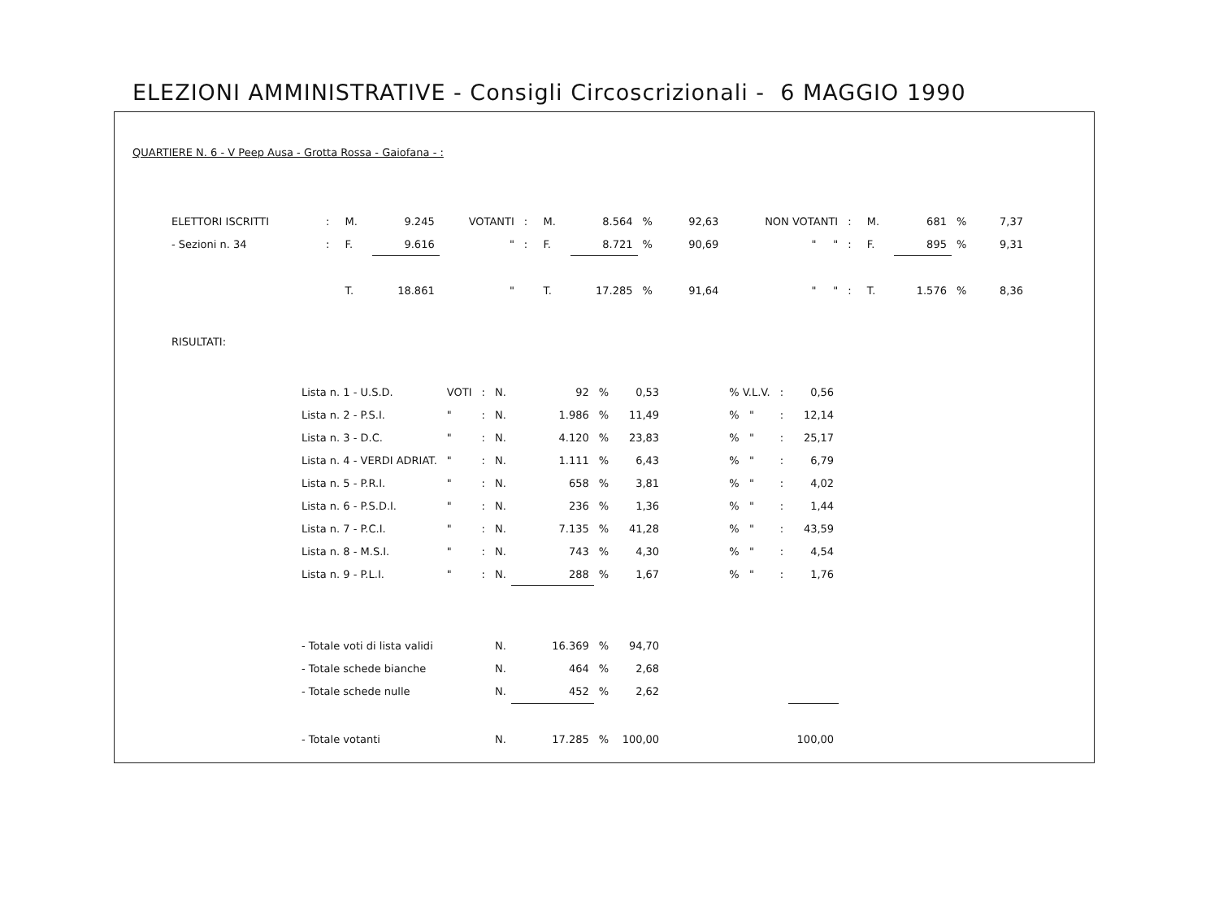ELEZIONI AMMINISTRATIVE - Consigli Circoscrizionali - 6 MAGGIO 1990
QUARTIERE N. 6 - V Peep Ausa - Grotta Rossa - Gaiofana - :
| ELETTORI ISCRITTI | : | M. | 9.245 | VOTANTI | : | M. | 8.564 | % | 92,63 | NON VOTANTI | : | M. | 681 | % | 7,37 |
| - Sezioni n. 34 | : | F. | 9.616 | " | : | F. | 8.721 | % | 90,69 | " " | : | F. | 895 | % | 9,31 |
| | | T. | 18.861 | " | | T. | 17.285 | % | 91,64 | " " | : | T. | 1.576 | % | 8,36 |
RISULTATI:
| Lista n. 1 - U.S.D. | VOTI | : | N. | 92 | % | 0,53 | % V.L.V. | : | 0,56 |
| Lista n. 2 - P.S.I. | " | : | N. | 1.986 | % | 11,49 | % " | : | 12,14 |
| Lista n. 3 - D.C. | " | : | N. | 4.120 | % | 23,83 | % " | : | 25,17 |
| Lista n. 4 - VERDI ADRIAT. | " | : | N. | 1.111 | % | 6,43 | % " | : | 6,79 |
| Lista n. 5 - P.R.I. | " | : | N. | 658 | % | 3,81 | % " | : | 4,02 |
| Lista n. 6 - P.S.D.I. | " | : | N. | 236 | % | 1,36 | % " | : | 1,44 |
| Lista n. 7 - P.C.I. | " | : | N. | 7.135 | % | 41,28 | % " | : | 43,59 |
| Lista n. 8 - M.S.I. | " | : | N. | 743 | % | 4,30 | % " | : | 4,54 |
| Lista n. 9 - P.L.I. | " | : | N. | 288 | % | 1,67 | % " | : | 1,76 |
| - Totale voti di lista validi | | | N. | 16.369 | % | 94,70 | | | |
| - Totale schede bianche | | | N. | 464 | % | 2,68 | | | |
| - Totale schede nulle | | | N. | 452 | % | 2,62 | | | |
| - Totale votanti | | | N. | 17.285 | % | 100,00 | | | 100,00 |